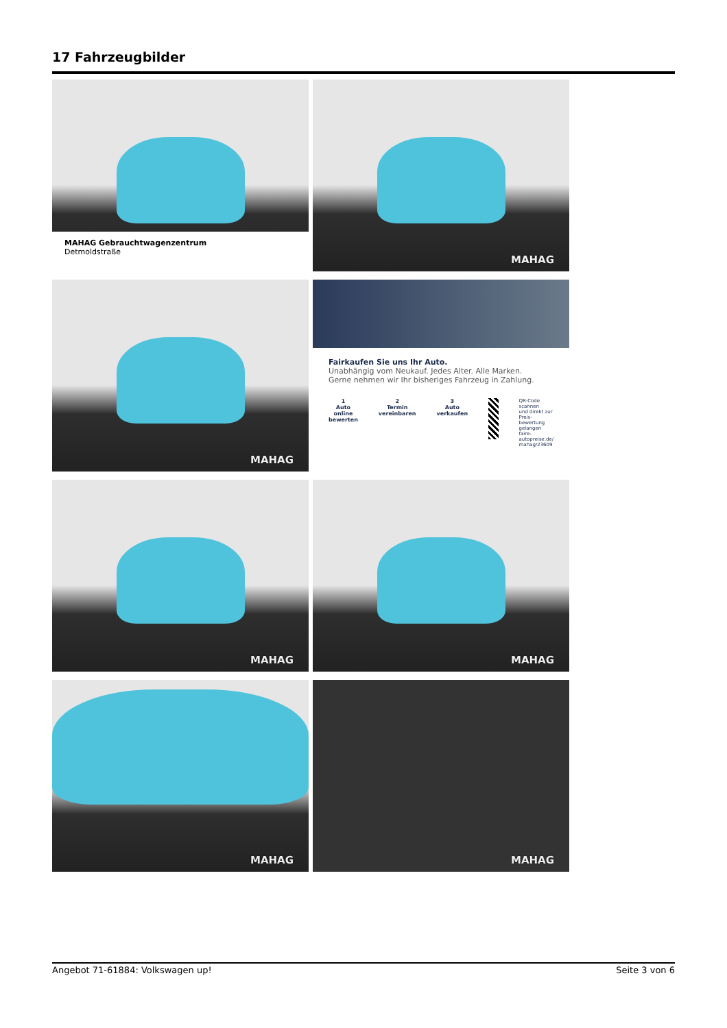17 Fahrzeugbilder
MAHAG Gebrauchtwagenzentrum
Detmoldstraße
MAHAG
MAHAG
Fairkaufen Sie uns Ihr Auto.
Unabhängig vom Neukauf. Jedes Alter. Alle Marken.
Gerne nehmen wir Ihr bisheriges Fahrzeug in Zahlung.
1
Auto online
bewerten
2
Termin
vereinbaren
3
Auto
verkaufen
QR-Code scannen
und direkt zur Preis-
bewertung gelangen
faire-autopreise.de/
mahag/23609
MAHAG
MAHAG
MAHAG
MAHAG
Angebot 71-61884: Volkswagen up! Seite 3 von 6